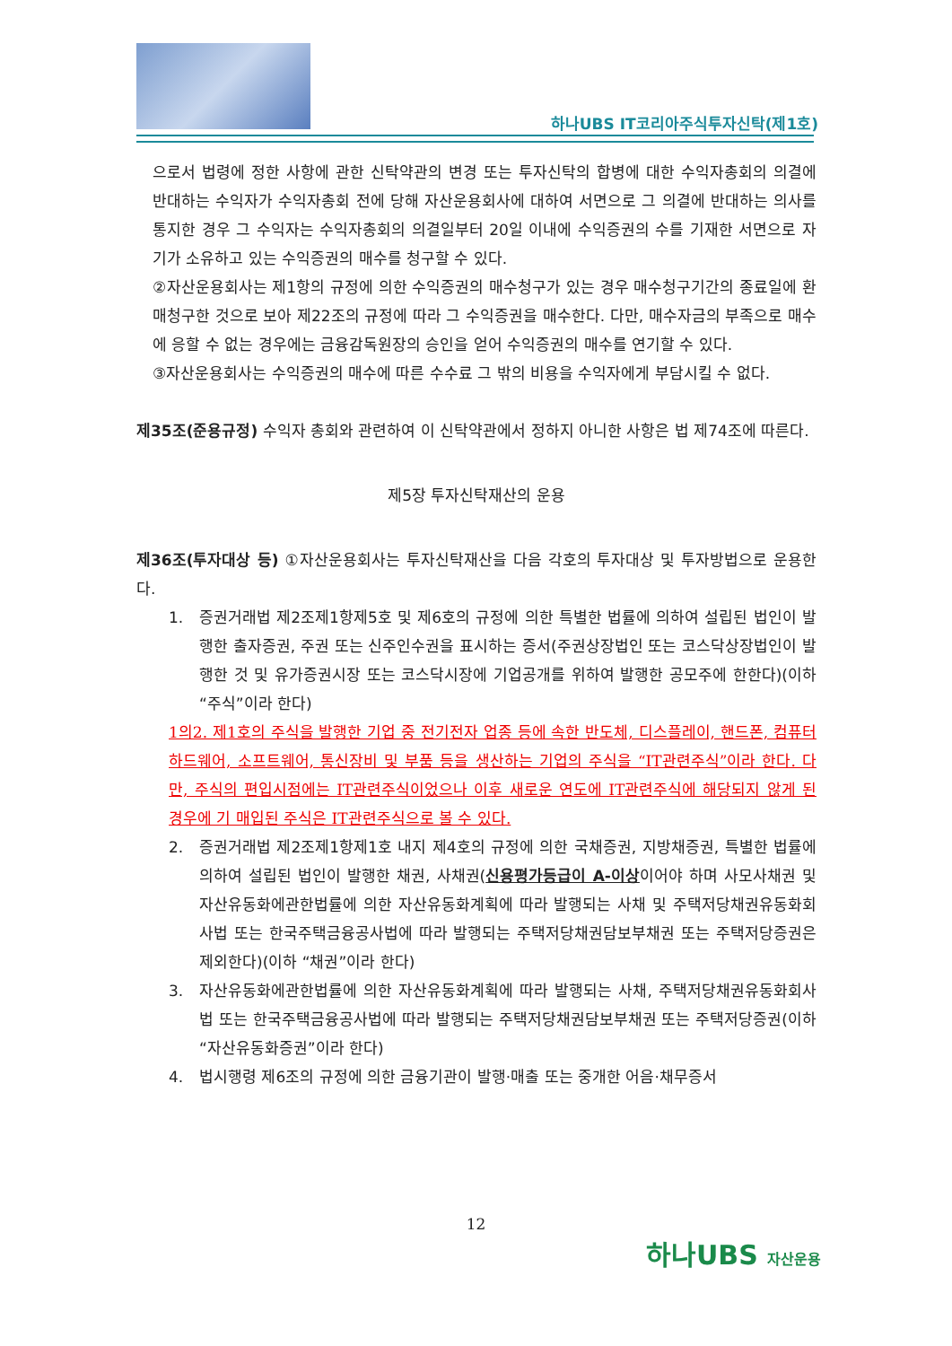하나UBS IT코리아주식투자신탁(제1호)
으로서 법령에 정한 사항에 관한 신탁약관의 변경 또는 투자신탁의 합병에 대한 수익자총회의 의결에 반대하는 수익자가 수익자총회 전에 당해 자산운용회사에 대하여 서면으로 그 의결에 반대하는 의사를 통지한 경우 그 수익자는 수익자총회의 의결일부터 20일 이내에 수익증권의 수를 기재한 서면으로 자기가 소유하고 있는 수익증권의 매수를 청구할 수 있다.
②자산운용회사는 제1항의 규정에 의한 수익증권의 매수청구가 있는 경우 매수청구기간의 종료일에 환매청구한 것으로 보아 제22조의 규정에 따라 그 수익증권을 매수한다. 다만, 매수자금의 부족으로 매수에 응할 수 없는 경우에는 금융감독원장의 승인을 얻어 수익증권의 매수를 연기할 수 있다.
③자산운용회사는 수익증권의 매수에 따른 수수료 그 밖의 비용을 수익자에게 부담시킬 수 없다.
제35조(준용규정) 수익자 총회와 관련하여 이 신탁약관에서 정하지 아니한 사항은 법 제74조에 따른다.
제5장 투자신탁재산의 운용
제36조(투자대상 등) ①자산운용회사는 투자신탁재산을 다음 각호의 투자대상 및 투자방법으로 운용한다.
1. 증권거래법 제2조제1항제5호 및 제6호의 규정에 의한 특별한 법률에 의하여 설립된 법인이 발행한 출자증권, 주권 또는 신주인수권을 표시하는 증서(주권상장법인 또는 코스닥상장법인이 발행한 것 및 유가증권시장 또는 코스닥시장에 기업공개를 위하여 발행한 공모주에 한한다)(이하 “주식”이라 한다)
1의2. 제1호의 주식을 발행한 기업 중 전기전자 업종 등에 속한 반도체, 디스플레이, 핸드폰, 컴퓨터 하드웨어, 소프트웨어, 통신장비 및 부품 등을 생산하는 기업의 주식을 “IT관련주식”이라 한다. 다만, 주식의 편입시점에는 IT관련주식이었으나 이후 새로운 연도에 IT관련주식에 해당되지 않게 된 경우에 기 매입된 주식은 IT관련주식으로 볼 수 있다.
2. 증권거래법 제2조제1항제1호 내지 제4호의 규정에 의한 국채증권, 지방채증권, 특별한 법률에 의하여 설립된 법인이 발행한 채권, 사채권(신용평가등급이 A-이상이어야 하며 사모사채권 및 자산유동화에관한법률에 의한 자산유동화계획에 따라 발행되는 사채 및 주택저당채권유동화회사법 또는 한국주택금융공사법에 따라 발행되는 주택저당채권담보부채권 또는 주택저당증권은 제외한다)(이하 “채권”이라 한다)
3. 자산유동화에관한법률에 의한 자산유동화계획에 따라 발행되는 사채, 주택저당채권유동화회사법 또는 한국주택금융공사법에 따라 발행되는 주택저당채권담보부채권 또는 주택저당증권(이하 “자산유동화증권”이라 한다)
4. 법시행령 제6조의 규정에 의한 금융기관이 발행·매출 또는 중개한 어음·채무증서
12
하나UBS 자산운용